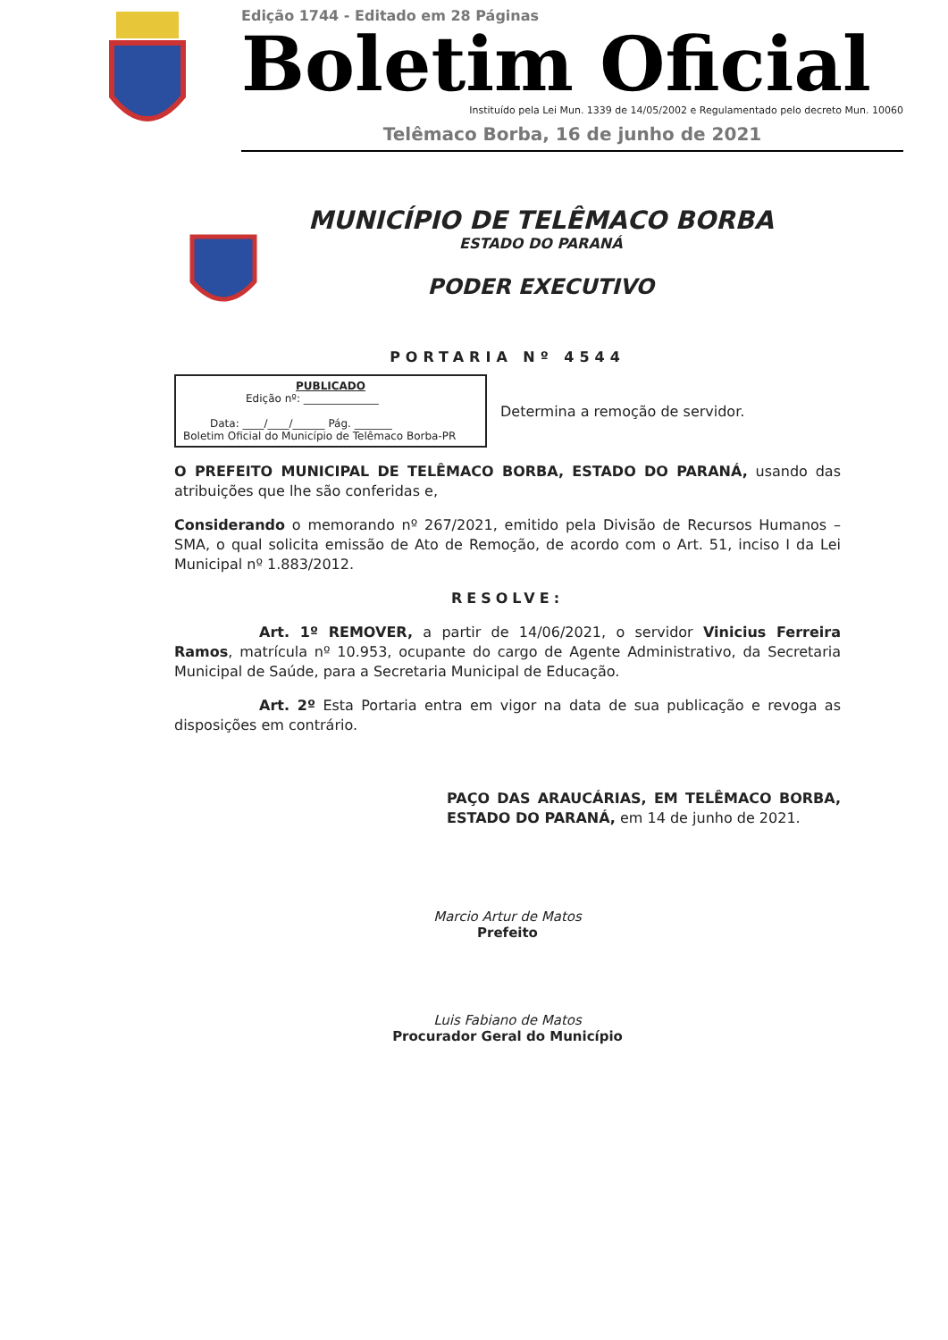Edição 1744 - Editado em 28 Páginas
Boletim Oficial
Instituído pela Lei Mun. 1339 de 14/05/2002 e Regulamentado pelo decreto Mun. 10060
Telêmaco Borba, 16 de junho de 2021
MUNICÍPIO DE TELÊMACO BORBA
ESTADO DO PARANÁ
PODER EXECUTIVO
PORTARIA Nº 4544
PUBLICADO
Edição nº: ______________
Data: ____/____/______ Pág. _______
Boletim Oficial do Município de Telêmaco Borba-PR
Determina a remoção de servidor.
O PREFEITO MUNICIPAL DE TELÊMACO BORBA, ESTADO DO PARANÁ, usando das atribuições que lhe são conferidas e,
Considerando o memorando nº 267/2021, emitido pela Divisão de Recursos Humanos – SMA, o qual solicita emissão de Ato de Remoção, de acordo com o Art. 51, inciso I da Lei Municipal nº 1.883/2012.
RESOLVE:
Art. 1º REMOVER, a partir de 14/06/2021, o servidor Vinicius Ferreira Ramos, matrícula nº 10.953, ocupante do cargo de Agente Administrativo, da Secretaria Municipal de Saúde, para a Secretaria Municipal de Educação.
Art. 2º Esta Portaria entra em vigor na data de sua publicação e revoga as disposições em contrário.
PAÇO DAS ARAUCÁRIAS, EM TELÊMACO BORBA, ESTADO DO PARANÁ, em 14 de junho de 2021.
Marcio Artur de Matos
Prefeito
Luis Fabiano de Matos
Procurador Geral do Município